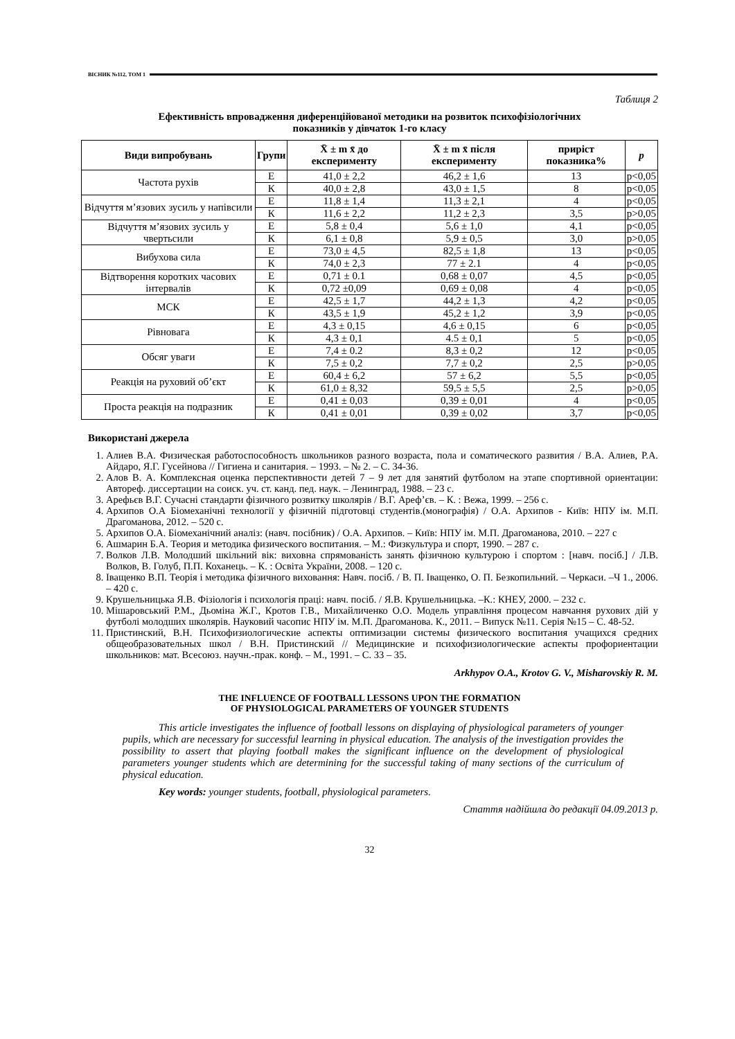ВІСНИК №112, ТОМ 1
Таблиця 2
Ефективність впровадження диференційованої методики на розвиток психофізіологічних
показників у дівчаток 1-го класу
| Види випробувань | Групи | X̄ ± m x̄ до експерименту | X̄ ± m x̄ після експерименту | приріст показника% | p |
| --- | --- | --- | --- | --- | --- |
| Частота рухів | Е | 41,0 ± 2,2 | 46,2 ± 1,6 | 13 | p<0,05 |
| | К | 40,0 ± 2,8 | 43,0 ± 1,5 | 8 | p<0,05 |
| Відчуття м’язових зусиль у напівсили | Е | 11,8 ± 1,4 | 11,3 ± 2,1 | 4 | p<0,05 |
| | К | 11,6 ± 2,2 | 11,2 ± 2,3 | 3,5 | p>0,05 |
| Відчуття м’язових зусиль у чвертьсили | Е | 5,8 ± 0,4 | 5,6 ± 1,0 | 4,1 | p<0,05 |
| | К | 6,1 ± 0,8 | 5,9 ± 0,5 | 3,0 | p>0,05 |
| Вибухова сила | Е | 73,0 ± 4,5 | 82,5 ± 1,8 | 13 | p<0,05 |
| | К | 74,0 ± 2,3 | 77 ± 2.1 | 4 | p<0,05 |
| Відтворення коротких часових інтервалів | Е | 0,71 ± 0.1 | 0,68 ± 0,07 | 4,5 | p<0,05 |
| | К | 0,72 ±0,09 | 0,69 ± 0,08 | 4 | p<0,05 |
| МСК | Е | 42,5 ± 1,7 | 44,2 ± 1,3 | 4,2 | p<0,05 |
| | К | 43,5 ± 1,9 | 45,2 ± 1,2 | 3,9 | p<0,05 |
| Рівновага | Е | 4,3 ± 0,15 | 4,6 ± 0,15 | 6 | p<0,05 |
| | К | 4,3 ± 0,1 | 4.5 ± 0,1 | 5 | p<0,05 |
| Обсяг уваги | Е | 7,4 ± 0.2 | 8,3 ± 0,2 | 12 | p<0,05 |
| | К | 7,5 ± 0,2 | 7,7 ± 0,2 | 2,5 | p>0,05 |
| Реакція на руховий об’єкт | Е | 60,4 ± 6,2 | 57 ± 6,2 | 5,5 | p<0,05 |
| | К | 61,0 ± 8,32 | 59,5 ± 5,5 | 2,5 | p>0,05 |
| Проста реакція на подразник | Е | 0,41 ± 0,03 | 0,39 ± 0,01 | 4 | p<0,05 |
| | К | 0,41 ± 0,01 | 0,39 ± 0,02 | 3,7 | p<0,05 |
Використані джерела
1. Алиев В.А. Физическая работоспособность школьников разного возраста, пола и соматического развития / В.А. Алиев, Р.А. Айдаро, Я.Г. Гусейнова // Гигиена и санитария. – 1993. – № 2. – С. 34-36.
2. Алов В. А. Комплексная оценка перспективности детей 7 – 9 лет для занятий футболом на этапе спортивной ориентации: Автореф. диссертации на соиск. уч. ст. канд. пед. наук. – Ленинград, 1988. – 23 с.
3. Арефьєв В.Г. Сучасні стандарти фізичного розвитку школярів / В.Г. Ареф’єв. – К. : Вежа, 1999. – 256 с.
4. Архипов О.А Біомеханічні технології у фізичній підготовці студентів.(монографія) / О.А. Архипов - Київ: НПУ ім. М.П. Драгоманова, 2012. – 520 с.
5. Архипов О.А. Біомеханічний аналіз: (навч. посібник) / О.А. Архипов. – Київ: НПУ ім. М.П. Драгоманова, 2010. – 227 с
6. Ашмарин Б.А. Теория и методика физического воспитания. – М.: Физкультура и спорт, 1990. – 287 с.
7. Волков Л.В. Молодший шкільний вік: виховна спрямованість занять фізичною культурою і спортом : [навч. посіб.] / Л.В. Волков, В. Голуб, П.П. Коханець. – К. : Освіта України, 2008. – 120 с.
8. Іващенко В.П. Теорія і методика фізичного виховання: Навч. посіб. / В. П. Іващенко, О. П. Безкопильний. – Черкаси. –Ч 1., 2006. – 420 с.
9. Крушельницька Я.В. Фізіологія і психологія праці: навч. посіб. / Я.В. Крушельницька. –К.: КНЕУ, 2000. – 232 с.
10. Мішаровський Р.М., Дьоміна Ж.Г., Кротов Г.В., Михайличенко О.О. Модель управління процесом навчання рухових дій у футболі молодших школярів. Науковий часопис НПУ ім. М.П. Драгоманова. К., 2011. – Випуск №11. Серія №15 – С. 48-52.
11. Пристинский, В.Н. Психофизиологические аспекты оптимизации системы физического воспитания учащихся средних общеобразовательных школ / В.Н. Пристинский // Медицинские и психофизиологические аспекты профориентации школьников: мат. Всесоюз. научн.-прак. конф. – М., 1991. – С. 33 – 35.
Arkhypov O.A., Krotov G. V., Misharovskiy R. M.
THE INFLUENCE OF FOOTBALL LESSONS UPON THE FORMATION
OF PHYSIOLOGICAL PARAMETERS OF YOUNGER STUDENTS
This article investigates the influence of football lessons on displaying of physiological parameters of younger pupils, which are necessary for successful learning in physical education. The analysis of the investigation provides the possibility to assert that playing football makes the significant influence on the development of physiological parameters younger students which are determining for the successful taking of many sections of the curriculum of physical education.
Key words: younger students, football, physiological parameters.
Стаття надійшла до редакції 04.09.2013 р.
32